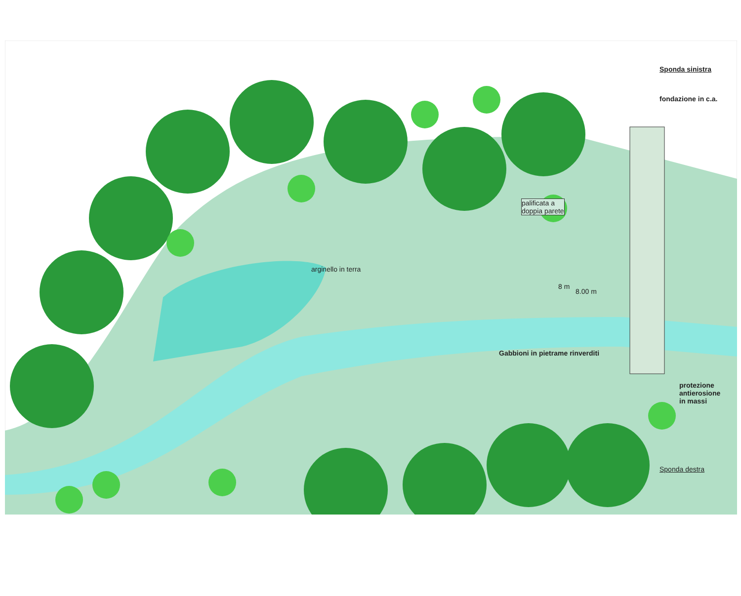Sponda sinistra
fondazione in c.a.
palificata a
doppia parete
arginello in terra
8 m
8.00 m
Gabbioni in pietrame rinverditi
protezione
antierosione
in massi
Sponda destra